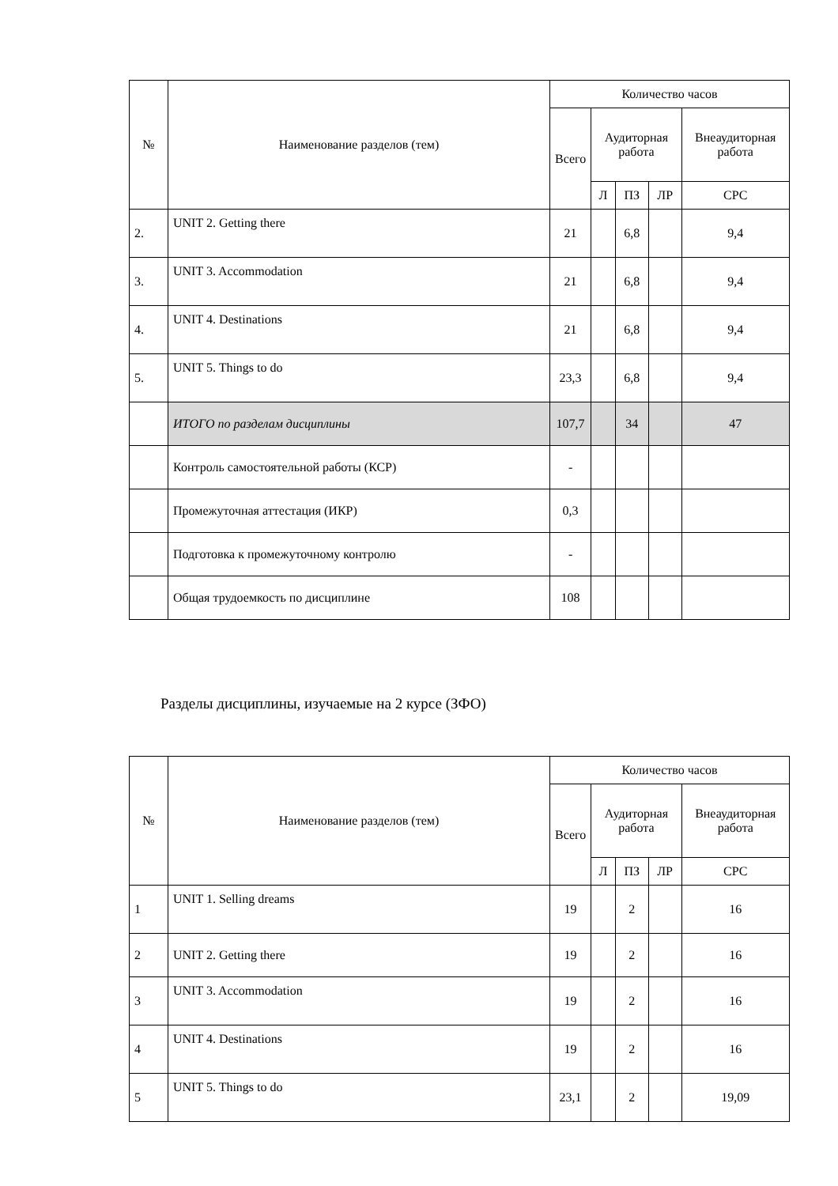| № | Наименование разделов (тем) | Количество часов | | | | |
| --- | --- | --- | --- | --- | --- | --- |
| | | Всего | Аудиторная работа | | | Внеаудиторная работа |
| | | | Л | ПЗ | ЛР | СРС |
| 2. | UNIT 2. Getting there | 21 | | 6,8 | | 9,4 |
| 3. | UNIT 3. Accommodation | 21 | | 6,8 | | 9,4 |
| 4. | UNIT 4. Destinations | 21 | | 6,8 | | 9,4 |
| 5. | UNIT 5. Things to do | 23,3 | | 6,8 | | 9,4 |
| | ИТОГО по разделам дисциплины | 107,7 | | 34 | | 47 |
| | Контроль самостоятельной работы (КСР) | - | | | | |
| | Промежуточная аттестация (ИКР) | 0,3 | | | | |
| | Подготовка к промежуточному контролю | - | | | | |
| | Общая трудоемкость по дисциплине | 108 | | | | |
Разделы дисциплины, изучаемые на 2 курсе (ЗФО)
| № | Наименование разделов (тем) | Количество часов | | | | |
| --- | --- | --- | --- | --- | --- | --- |
| | | Всего | Аудиторная работа | | | Внеаудиторная работа |
| | | | Л | ПЗ | ЛР | СРС |
| 1 | UNIT 1. Selling dreams | 19 | | 2 | | 16 |
| 2 | UNIT 2. Getting there | 19 | | 2 | | 16 |
| 3 | UNIT 3. Accommodation | 19 | | 2 | | 16 |
| 4 | UNIT 4. Destinations | 19 | | 2 | | 16 |
| 5 | UNIT 5. Things to do | 23,1 | | 2 | | 19,09 |